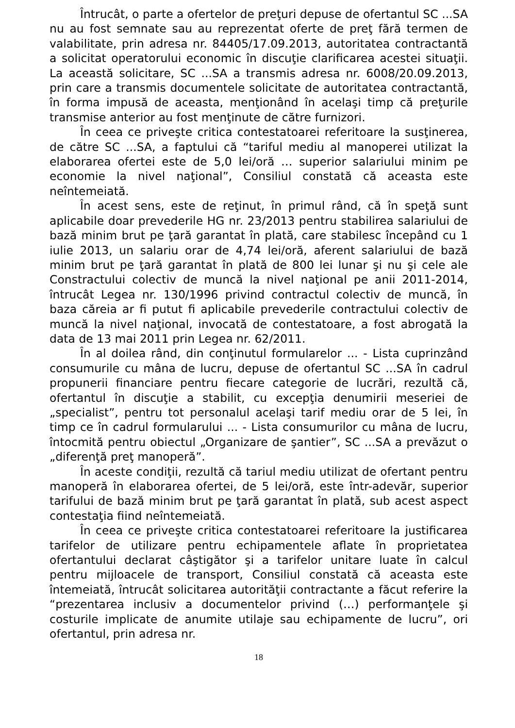Întrucât, o parte a ofertelor de preţuri depuse de ofertantul SC ...SA nu au fost semnate sau au reprezentat oferte de preţ fără termen de valabilitate, prin adresa nr. 84405/17.09.2013, autoritatea contractantă a solicitat operatorului economic în discuţie clarificarea acestei situaţii. La această solicitare, SC ...SA a transmis adresa nr. 6008/20.09.2013, prin care a transmis documentele solicitate de autoritatea contractantă, în forma impusă de aceasta, menţionând în acelaşi timp că preţurile transmise anterior au fost menţinute de către furnizori.
În ceea ce priveşte critica contestatoarei referitoare la susţinerea, de către SC ...SA, a faptului că “tariful mediu al manoperei utilizat la elaborarea ofertei este de 5,0 lei/oră … superior salariului minim pe economie la nivel naţional”, Consiliul constată că aceasta este neîntemeiată.
În acest sens, este de reţinut, în primul rând, că în speţă sunt aplicabile doar prevederile HG nr. 23/2013 pentru stabilirea salariului de bază minim brut pe ţară garantat în plată, care stabilesc începând cu 1 iulie 2013, un salariu orar de 4,74 lei/oră, aferent salariului de bază minim brut pe ţară garantat în plată de 800 lei lunar şi nu şi cele ale Constractului colectiv de muncă la nivel naţional pe anii 2011-2014, întrucât Legea nr. 130/1996 privind contractul colectiv de muncă, în baza căreia ar fi putut fi aplicabile prevederile contractului colectiv de muncă la nivel naţional, invocată de contestatoare, a fost abrogată la data de 13 mai 2011 prin Legea nr. 62/2011.
În al doilea rând, din conţinutul formularelor ... - Lista cuprinzând consumurile cu mâna de lucru, depuse de ofertantul SC ...SA în cadrul propunerii financiare pentru fiecare categorie de lucrări, rezultă că, ofertantul în discuţie a stabilit, cu excepţia denumirii meseriei de „specialist”, pentru tot personalul acelaşi tarif mediu orar de 5 lei, în timp ce în cadrul formularului ... - Lista consumurilor cu mâna de lucru, întocmită pentru obiectul „Organizare de şantier”, SC ...SA a prevăzut o „diferenţă preţ manoperă”.
În aceste condiţii, rezultă că tariul mediu utilizat de ofertant pentru manoperă în elaborarea ofertei, de 5 lei/oră, este într-adevăr, superior tarifului de bază minim brut pe ţară garantat în plată, sub acest aspect contestaţia fiind neîntemeiată.
În ceea ce priveşte critica contestatoarei referitoare la justificarea tarifelor de utilizare pentru echipamentele aflate în proprietatea ofertantului declarat câştigător şi a tarifelor unitare luate în calcul pentru mijloacele de transport, Consiliul constată că aceasta este întemeiată, întrucât solicitarea autorităţii contractante a făcut referire la “prezentarea inclusiv a documentelor privind (…) performanţele şi costurile implicate de anumite utilaje sau echipamente de lucru”, ori ofertantul, prin adresa nr.
18